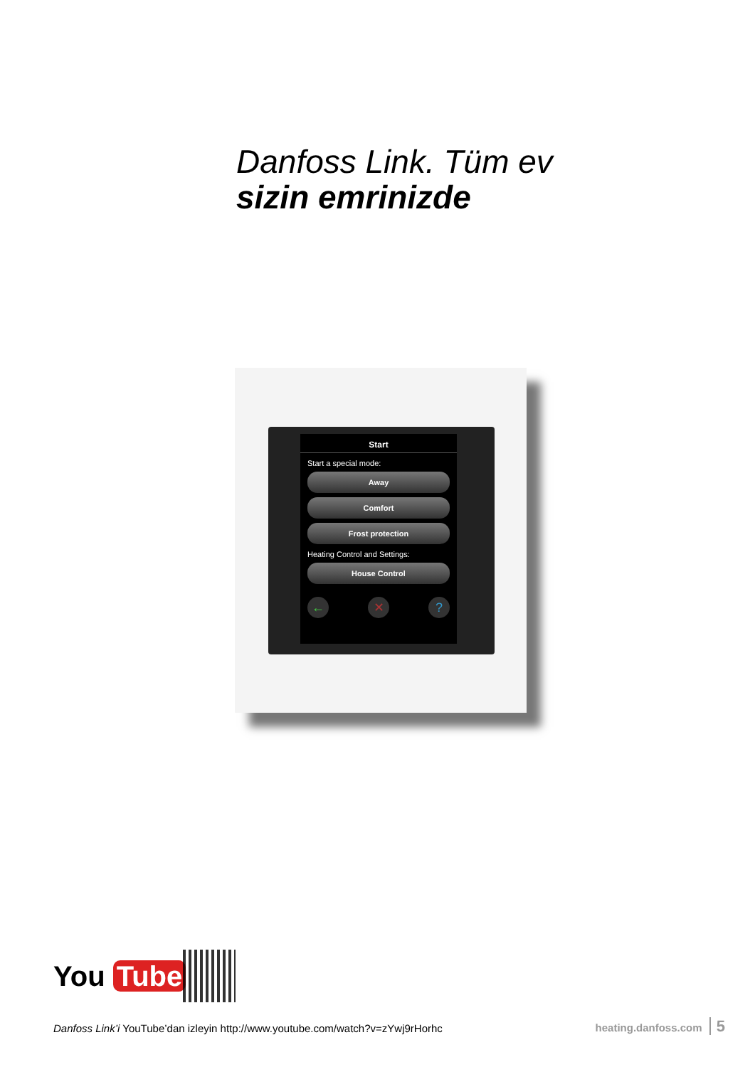Danfoss Link. Tüm ev
sizin emrinizde
Start
Start a special mode:
Away
Comfort
Frost protection
Heating Control and Settings:
House Control
← ✕ ?
You Tube
Danfoss Link’i YouTube’dan izleyin http://www.youtube.com/watch?v=zYwj9rHorhc
heating.danfoss.com 5